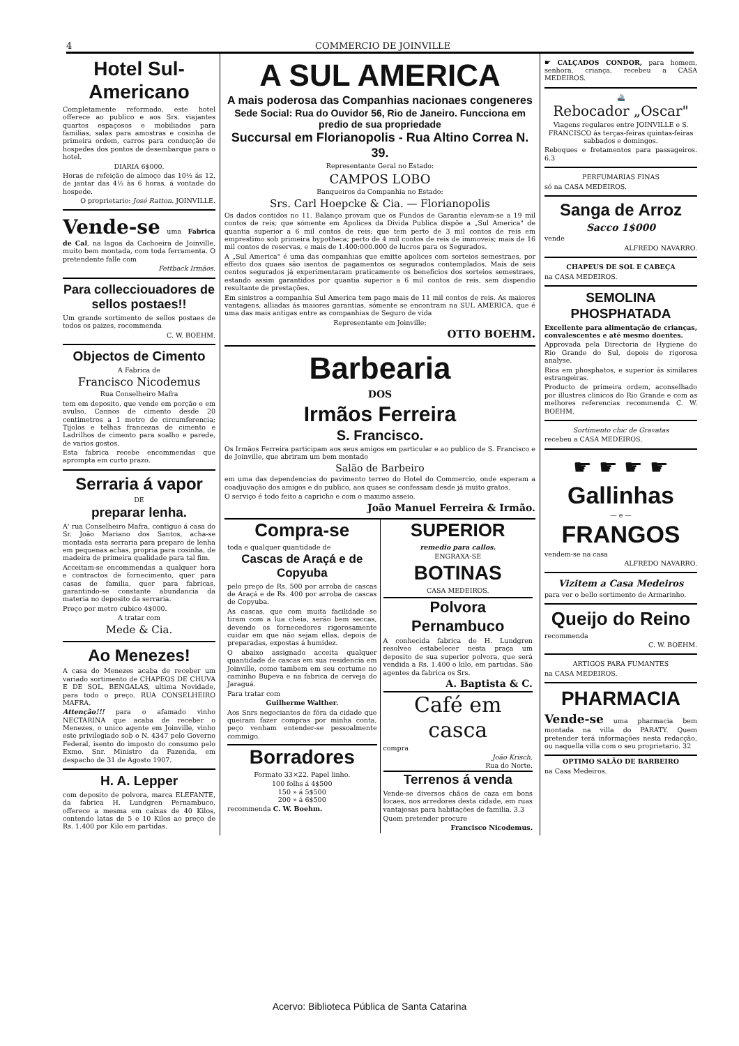4 COMMERCIO DE JOINVILLE
Hotel Sul-Americano
Completamente reformado, este hotel offerece ao publico e aos Srs. viajantes quartos espaçosos e mobiliados para familias, salas para amostras e cosinha de primeira ordem, carros para conducção de hospedes dos pontos de desembarque para o hotel.
DIARIA 6$000.
Horas de refeição de almoço das 10½ ás 12, de jantar das 4½ às 6 horas, á vontade do hospede.
O proprietario: José Ratton. JOINVILLE.
Vende-se uma Fabrica de Cal, na lagoa da Cachoeira de Joinville, muito bem montada, com toda ferramenta. O pretendente falle com
Fettback Irmãos.
Para collecciouadores de sellos postaes!!
Um grande sortimento de sellos postaes de todos os paizes, rocommenda
C. W. BOEHM.
Objectos de Cimento
A Fabrica de
Francisco Nicodemus
Rua Conselheiro Mafra
tem em deposito, que vende em porção e em avulso, Cannos de cimento desde 20 centimetros a 1 metro de circumferencia; Tijolos e telhas francezas de cimento e Ladrilhos de cimento para soalho e parede, de varios gostos.
Esta fabrica recebe encommendas que aprompta em curto prazo.
Serraria á vapor
DE
preparar lenha.
A' rua Conselheiro Mafra, contiguo á casa do Sr. João Mariano dos Santos, acha-se montada esta serraria para preparo de lenha em pequenas achas, propria para cosinha, de madeira de primeira qualidade para tal fim.
Acceitam-se encommendas a qualquer hora e contractos de fornecimento, quer para casas de familia, quer para fabricas, garantindo-se constante abundancia da materia no deposito da serraria.
Preço por metro cubico 4$000.
A tratar com
Mede & Cia.
Ao Menezes!
A casa do Menezes acaba de receber um variado sortimento de CHAPEOS DE CHUVA E DE SOL, BENGALAS, ultima Novidade, para todo o preço. RUA CONSELHEIRO MAFRA.
Attenção!!! para o afamado vinho NECTARINA que acaba de receber o Menezes, o unico agente em Joinville, vinho este privilegiado sob o N. 4347 pelo Governo Federal, isento do imposto do consumo pelo Exmo. Snr. Ministro da Fazenda, em despacho de 31 de Agosto 1907.
H. A. Lepper
com deposito de polvora, marca ELEFANTE, da fabrica H. Lundgren Pernambuco, offerece a mesma em caixas de 40 Kilos, contendo latas de 5 e 10 Kilos ao preço de Rs. 1.400 por Kilo em partidas.
A SUL AMERICA
A mais poderosa das Companhias nacionaes congeneres
Sede Social: Rua do Ouvidor 56, Rio de Janeiro. Funcciona em predio de sua propriedade
Succursal em Florianopolis - Rua Altino Correa N. 39.
Representante Geral no Estado:
CAMPOS LOBO
Banqueiros da Companhia no Estado:
Srs. Carl Hoepcke & Cia. — Florianopolis
Os dados contidos no 11. Balanço provam que os Fundos de Garantia elevam-se a 19 mil contos de reis; que sómente em Apolices da Divida Publica dispõe a „Sul America" de quantia superior a 6 mil contos de reis; que tem perto de 3 mil contos de reis em emprestimo sob primeira hypotheca; perto de 4 mil contos de reis de immoveis; mais de 16 mil contos de reservas, e mais de 1.400:000.000 de lucros para os Segurados.
A „Sul America" é uma das companhias que emitte apolices com sorteios semestraes, por effeito dos quaes são isentos de pagamentos os segurados contemplados. Mais de seis centos segurados já experimentaram praticamente os beneficios dos sorteios semestraes, estando assim garantidos por quantia superior a 6 mil contos de reis, sem dispendio resultante de prestações.
Em sinistros a companhia Sul America tem pago mais de 11 mil contos de reis. As maiores vantagens, alliadas ás maiores garantias, sómente se encontram na SUL AMERICA, que é uma das mais antigas entre as companhias de Seguro de vida
Representante em Joinville:
OTTO BOEHM.
Barbearia
DOS
Irmãos Ferreira
S. Francisco.
Os Irmãos Ferreira participam aos seus amigos em particular e ao publico de S. Francisco e de Joinville, que abriram um bem montado
Salão de Barbeiro
em uma das dependencias do pavimento terreo do Hotel do Commercio, onde esperam a coadjuvação dos amigos e do publico, aos quaes se confessam desde já muito gratos.
O serviço é todo feito a capricho e com o maximo asseio.
João Manuel Ferreira & Irmão.
Compra-se
toda e qualquer quantidade de
Cascas de Araçá e de Copyuba
pelo preço de Rs. 500 por arroba de cascas de Araçá e de Rs. 400 por arroba de cascas de Copyuba.
As cascas, que com muita facilidade se tiram com a lua cheia, serão bem seccas, devendo os fornecedores rigorosamente cuidar em que não sejam ellas, depois de preparadas, expostas á humidez.
O abaixo assignado acceita qualquer quantidade de cascas em sua residencia em Joinville, como tambem em seu cortume no caminho Bupeva e na fabrica de cerveja do Jaraguá.
Para tratar com
Guilherme Walther.
Aos Snrs negociantes de fóra da cidade que queiram fazer compras por minha conta, peço venham entender-se pessoalmente commigo.
Borradores
Formato 33×22. Papel linho.
100 folhs á 4$500
150 » á 5$500
200 » á 6$500
recommenda C. W. Boehm.
SUPERIOR
remedio para callos.
ENGRAXA-SE
BOTINAS
CASA MEDEIROS.
Polvora Pernambuco
A conhecida fabrica de H. Lundgren resolveo estabelecer nesta praça um deposito de sua superior polvora, que será vendida a Rs. 1.400 o kilo, em partidas. São agentes da fabrica os Srs.
A. Baptista & C.
Café em casca
compra
João Krisch,
Rua do Norte.
Terrenos á venda
Vende-se diversos chãos de caza em bons locaes, nos arredores desta cidade, em ruas vantajosas para habitações de familia. 3.3
Quem pretender procure
Francisco Nicodemus.
☛ CALÇADOS CONDOR, para homem, senhora, criança, recebeu a CASA MEDEIROS.
🚢
Rebocador „Oscar"
Viagens regulares entre JOINVILLE e S. FRANCISCO ás terças-feiras quintas-feiras sabbados e domingos.
Reboques e fretamentos para passageiros. 6.3
PERFUMARIAS FINAS
só na CASA MEDEIROS.
Sanga de Arroz
Sacco 1$000
vende
ALFREDO NAVARRO.
CHAPEUS DE SOL E CABEÇA
na CASA MEDEIROS.
SEMOLINA PHOSPHATADA
Excellente para alimentação de crianças, convalescentes e até mesmo doentes.
Approvada pela Directoria de Hygiene do Rio Grande do Sul, depois de rigorosa analyse.
Rica em phosphatos, e superior ás similares estrangeiras.
Producto de primeira ordem, aconselhado por illustres clinicos do Rio Grande e com as melhores referencias recommenda C. W. BOEHM.
Sortimento chic de Gravatas
recebeu a CASA MEDEIROS.
☛ ☛ ☛ ☛
Gallinhas
— e —
FRANGOS
vendem-se na casa
ALFREDO NAVARRO.
Vizitem a Casa Medeiros
para ver o bello sortimento de Armarinho.
Queijo do Reino
recommenda
C. W. BOEHM.
ARTIGOS PARA FUMANTES
na CASA MEDEIROS.
PHARMACIA
Vende-se uma pharmacia bem montada na villa do PARATY. Quem pretender terá informações nesta redacção, ou naquella villa com o seu proprietario. 32
OPTIMO SALÃO DE BARBEIRO
na Casa Medeiros.
Acervo: Biblioteca Pública de Santa Catarina